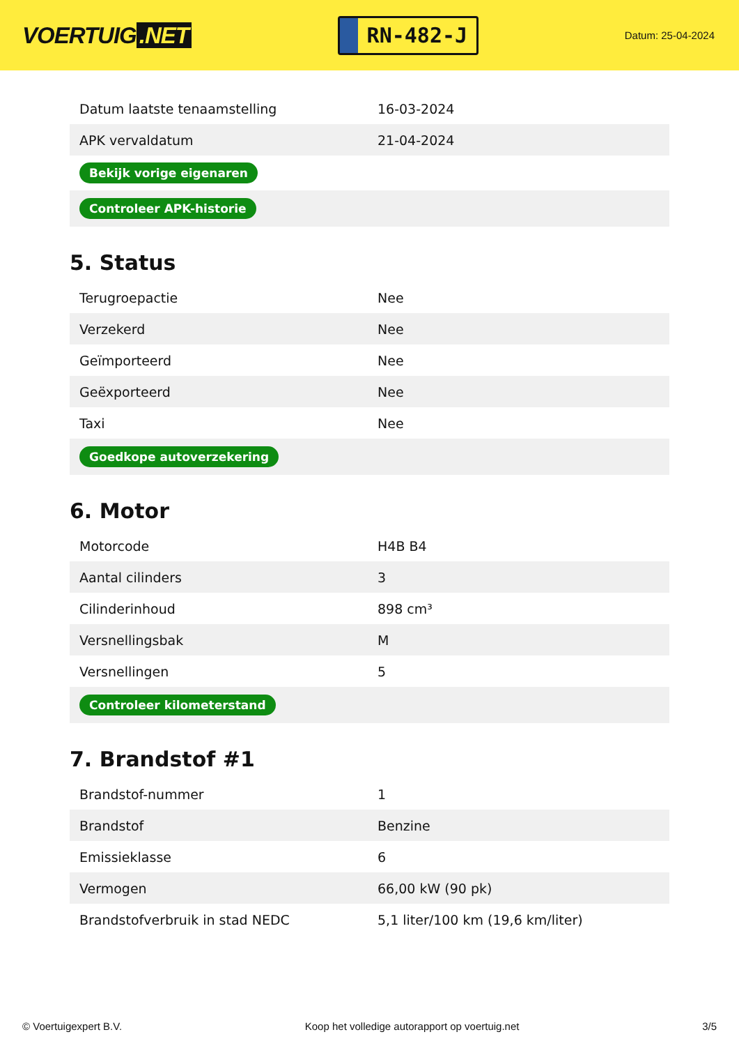VOERTUIG.NET
RN-482-J
Datum: 25-04-2024
| Datum laatste tenaamstelling | 16-03-2024 |
| APK vervaldatum | 21-04-2024 |
| Bekijk vorige eigenaren | |
| Controleer APK-historie | |
5. Status
| Terugroepactie | Nee |
| Verzekerd | Nee |
| Geïmporteerd | Nee |
| Geëxporteerd | Nee |
| Taxi | Nee |
| Goedkope autoverzekering | |
6. Motor
| Motorcode | H4B B4 |
| Aantal cilinders | 3 |
| Cilinderinhoud | 898 cm³ |
| Versnellingsbak | M |
| Versnellingen | 5 |
| Controleer kilometerstand | |
7. Brandstof #1
| Brandstof-nummer | 1 |
| Brandstof | Benzine |
| Emissieklasse | 6 |
| Vermogen | 66,00 kW (90 pk) |
| Brandstofverbruik in stad NEDC | 5,1 liter/100 km (19,6 km/liter) |
© Voertuigexpert B.V. Koop het volledige autorapport op voertuig.net 3/5